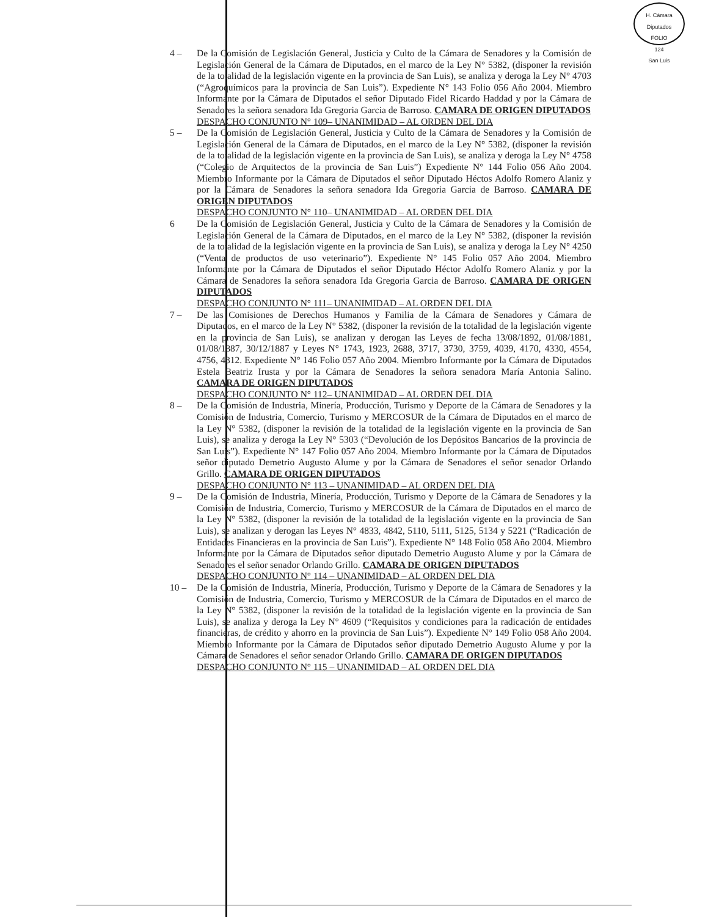H. Cámara Diputados
FOLIO
124
San Luis
4 – De la Comisión de Legislación General, Justicia y Culto de la Cámara de Senadores y la Comisión de Legislación General de la Cámara de Diputados, en el marco de la Ley N° 5382, (disponer la revisión de la totalidad de la legislación vigente en la provincia de San Luis), se analiza y deroga la Ley N° 4703 (“Agroquímicos para la provincia de San Luis”). Expediente N° 143 Folio 056 Año 2004. Miembro Informante por la Cámara de Diputados el señor Diputado Fidel Ricardo Haddad y por la Cámara de Senadores la señora senadora Ida Gregoria Garcia de Barroso. CAMARA DE ORIGEN DIPUTADOS
DESPACHO CONJUNTO N° 109– UNANIMIDAD – AL ORDEN DEL DIA
5 – De la Comisión de Legislación General, Justicia y Culto de la Cámara de Senadores y la Comisión de Legislación General de la Cámara de Diputados, en el marco de la Ley N° 5382, (disponer la revisión de la totalidad de la legislación vigente en la provincia de San Luis), se analiza y deroga la Ley N° 4758 (“Colegio de Arquitectos de la provincia de San Luis”) Expediente N° 144 Folio 056 Año 2004. Miembro Informante por la Cámara de Diputados el señor Diputado Héctos Adolfo Romero Alaniz y por la Cámara de Senadores la señora senadora Ida Gregoria Garcia de Barroso. CAMARA DE ORIGEN DIPUTADOS
DESPACHO CONJUNTO N° 110– UNANIMIDAD – AL ORDEN DEL DIA
6 De la Comisión de Legislación General, Justicia y Culto de la Cámara de Senadores y la Comisión de Legislación General de la Cámara de Diputados, en el marco de la Ley N° 5382, (disponer la revisión de la totalidad de la legislación vigente en la provincia de San Luis), se analiza y deroga la Ley N° 4250 (“Venta de productos de uso veterinario”). Expediente N° 145 Folio 057 Año 2004. Miembro Informante por la Cámara de Diputados el señor Diputado Héctor Adolfo Romero Alaniz y por la Cámara de Senadores la señora senadora Ida Gregoria Garcia de Barroso. CAMARA DE ORIGEN DIPUTADOS
DESPACHO CONJUNTO N° 111– UNANIMIDAD – AL ORDEN DEL DIA
7 – De las Comisiones de Derechos Humanos y Familia de la Cámara de Senadores y Cámara de Diputados, en el marco de la Ley N° 5382, (disponer la revisión de la totalidad de la legislación vigente en la provincia de San Luis), se analizan y derogan las Leyes de fecha 13/08/1892, 01/08/1881, 01/08/1887, 30/12/1887 y Leyes N° 1743, 1923, 2688, 3717, 3730, 3759, 4039, 4170, 4330, 4554, 4756, 4812. Expediente N° 146 Folio 057 Año 2004. Miembro Informante por la Cámara de Diputados Estela Beatriz Irusta y por la Cámara de Senadores la señora senadora María Antonia Salino. CAMARA DE ORIGEN DIPUTADOS
DESPACHO CONJUNTO N° 112– UNANIMIDAD – AL ORDEN DEL DIA
8 – De la Comisión de Industria, Minería, Producción, Turismo y Deporte de la Cámara de Senadores y la Comisión de Industria, Comercio, Turismo y MERCOSUR de la Cámara de Diputados en el marco de la Ley N° 5382, (disponer la revisión de la totalidad de la legislación vigente en la provincia de San Luis), se analiza y deroga la Ley N° 5303 (“Devolución de los Depósitos Bancarios de la provincia de San Luis”). Expediente N° 147 Folio 057 Año 2004. Miembro Informante por la Cámara de Diputados señor diputado Demetrio Augusto Alume y por la Cámara de Senadores el señor senador Orlando Grillo. CAMARA DE ORIGEN DIPUTADOS
DESPACHO CONJUNTO N° 113 – UNANIMIDAD – AL ORDEN DEL DIA
9 – De la Comisión de Industria, Minería, Producción, Turismo y Deporte de la Cámara de Senadores y la Comisión de Industria, Comercio, Turismo y MERCOSUR de la Cámara de Diputados en el marco de la Ley N° 5382, (disponer la revisión de la totalidad de la legislación vigente en la provincia de San Luis), se analizan y derogan las Leyes N° 4833, 4842, 5110, 5111, 5125, 5134 y 5221 (“Radicación de Entidades Financieras en la provincia de San Luis”). Expediente N° 148 Folio 058 Año 2004. Miembro Informante por la Cámara de Diputados señor diputado Demetrio Augusto Alume y por la Cámara de Senadores el señor senador Orlando Grillo. CAMARA DE ORIGEN DIPUTADOS
DESPACHO CONJUNTO N° 114 – UNANIMIDAD – AL ORDEN DEL DIA
10 – De la Comisión de Industria, Minería, Producción, Turismo y Deporte de la Cámara de Senadores y la Comisión de Industria, Comercio, Turismo y MERCOSUR de la Cámara de Diputados en el marco de la Ley N° 5382, (disponer la revisión de la totalidad de la legislación vigente en la provincia de San Luis), se analiza y deroga la Ley N° 4609 (“Requisitos y condiciones para la radicación de entidades financieras, de crédito y ahorro en la provincia de San Luis”). Expediente N° 149 Folio 058 Año 2004. Miembro Informante por la Cámara de Diputados señor diputado Demetrio Augusto Alume y por la Cámara de Senadores el señor senador Orlando Grillo. CAMARA DE ORIGEN DIPUTADOS
DESPACHO CONJUNTO N° 115 – UNANIMIDAD – AL ORDEN DEL DIA